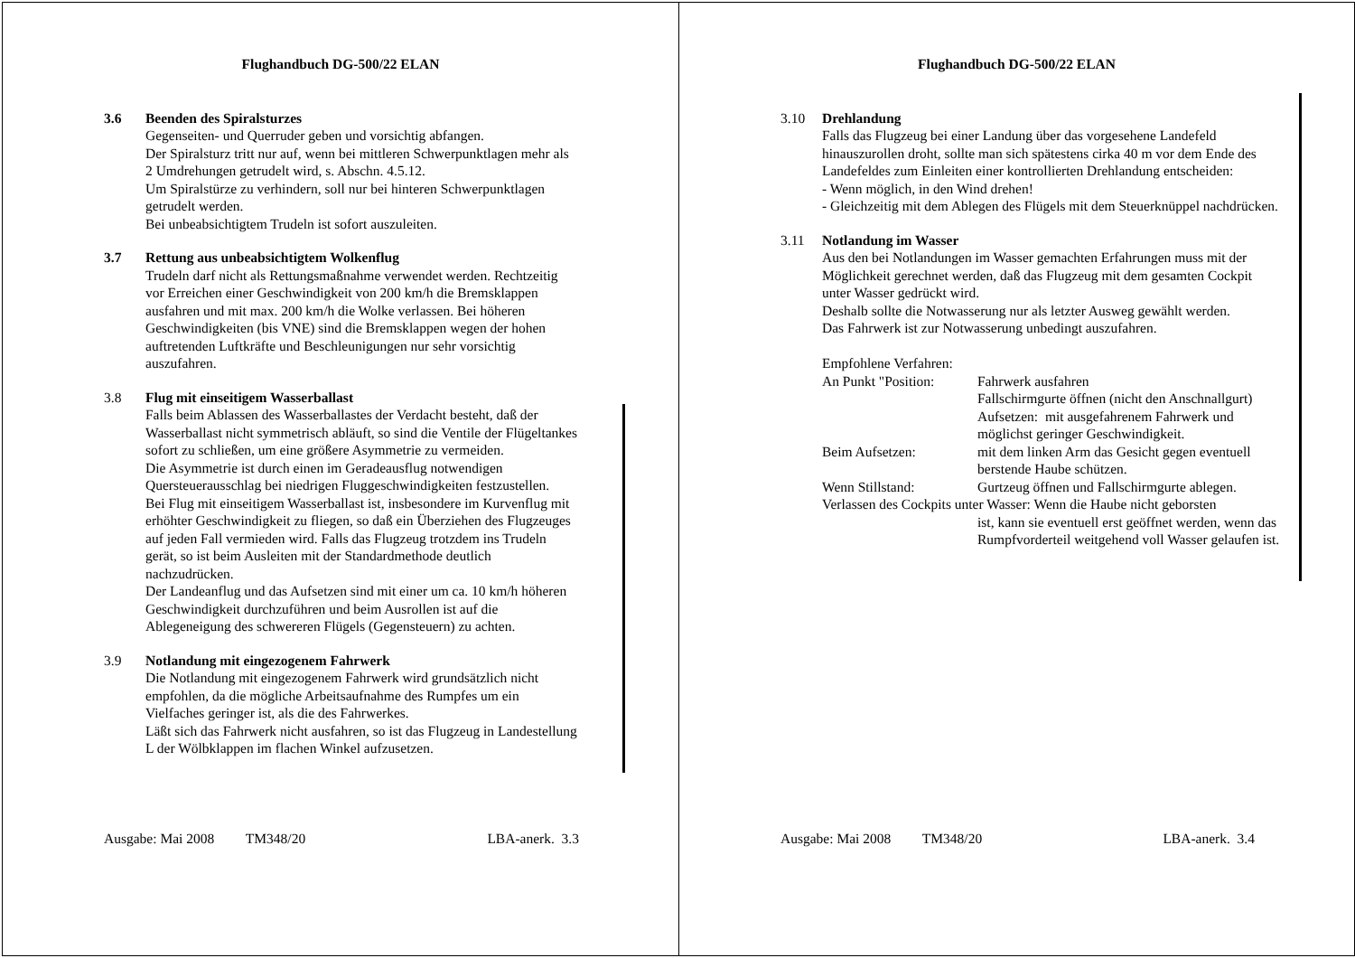Flughandbuch DG-500/22 ELAN
3.6 Beenden des Spiralsturzes
Gegenseiten- und Querruder geben und vorsichtig abfangen.
Der Spiralsturz tritt nur auf, wenn bei mittleren Schwerpunktlagen mehr als 2 Umdrehungen getrudelt wird, s. Abschn. 4.5.12.
Um Spiralstürze zu verhindern, soll nur bei hinteren Schwerpunktlagen getrudelt werden.
Bei unbeabsichtigtem Trudeln ist sofort auszuleiten.
3.7 Rettung aus unbeabsichtigtem Wolkenflug
Trudeln darf nicht als Rettungsmaßnahme verwendet werden. Rechtzeitig vor Erreichen einer Geschwindigkeit von 200 km/h die Bremsklappen ausfahren und mit max. 200 km/h die Wolke verlassen. Bei höheren Geschwindigkeiten (bis VNE) sind die Bremsklappen wegen der hohen auftretenden Luftkräfte und Beschleunigungen nur sehr vorsichtig auszufahren.
3.8 Flug mit einseitigem Wasserballast
Falls beim Ablassen des Wasserballastes der Verdacht besteht, daß der Wasserballast nicht symmetrisch abläuft, so sind die Ventile der Flügeltankes sofort zu schließen, um eine größere Asymmetrie zu vermeiden.
Die Asymmetrie ist durch einen im Geradeausflug notwendigen Quersteuerausschlag bei niedrigen Fluggeschwindigkeiten festzustellen.
Bei Flug mit einseitigem Wasserballast ist, insbesondere im Kurvenflug mit erhöhter Geschwindigkeit zu fliegen, so daß ein Überziehen des Flugzeuges auf jeden Fall vermieden wird. Falls das Flugzeug trotzdem ins Trudeln gerät, so ist beim Ausleiten mit der Standardmethode deutlich nachzudrücken.
Der Landeanflug und das Aufsetzen sind mit einer um ca. 10 km/h höheren Geschwindigkeit durchzuführen und beim Ausrollen ist auf die Ablegeneigung des schwereren Flügels (Gegensteuern) zu achten.
3.9 Notlandung mit eingezogenem Fahrwerk
Die Notlandung mit eingezogenem Fahrwerk wird grundsätzlich nicht empfohlen, da die mögliche Arbeitsaufnahme des Rumpfes um ein Vielfaches geringer ist, als die des Fahrwerkes.
Läßt sich das Fahrwerk nicht ausfahren, so ist das Flugzeug in Landestellung L der Wölbklappen im flachen Winkel aufzusetzen.
Ausgabe: Mai 2008 TM348/20 LBA-anerk. 3.3
Flughandbuch DG-500/22 ELAN
3.10 Drehlandung
Falls das Flugzeug bei einer Landung über das vorgesehene Landefeld hinauszurollen droht, sollte man sich spätestens cirka 40 m vor dem Ende des Landefeldes zum Einleiten einer kontrollierten Drehlandung entscheiden:
- Wenn möglich, in den Wind drehen!
- Gleichzeitig mit dem Ablegen des Flügels mit dem Steuerknüppel nachdrücken.
3.11 Notlandung im Wasser
Aus den bei Notlandungen im Wasser gemachten Erfahrungen muss mit der Möglichkeit gerechnet werden, daß das Flugzeug mit dem gesamten Cockpit unter Wasser gedrückt wird.
Deshalb sollte die Notwasserung nur als letzter Ausweg gewählt werden.
Das Fahrwerk ist zur Notwasserung unbedingt auszufahren.
Empfohlene Verfahren:
An Punkt "Position:
Fahrwerk ausfahren
Fallschirmgurte öffnen (nicht den Anschnallgurt)
Aufsetzen: mit ausgefahrenem Fahrwerk und möglichst geringer Geschwindigkeit.
Beim Aufsetzen: mit dem linken Arm das Gesicht gegen eventuell berstende Haube schützen.
Wenn Stillstand: Gurtzeug öffnen und Fallschirmgurte ablegen.
Verlassen des Cockpits unter Wasser: Wenn die Haube nicht geborsten
ist, kann sie eventuell erst geöffnet werden, wenn das Rumpfvorderteil weitgehend voll Wasser gelaufen ist.
Ausgabe: Mai 2008 TM348/20 LBA-anerk. 3.4